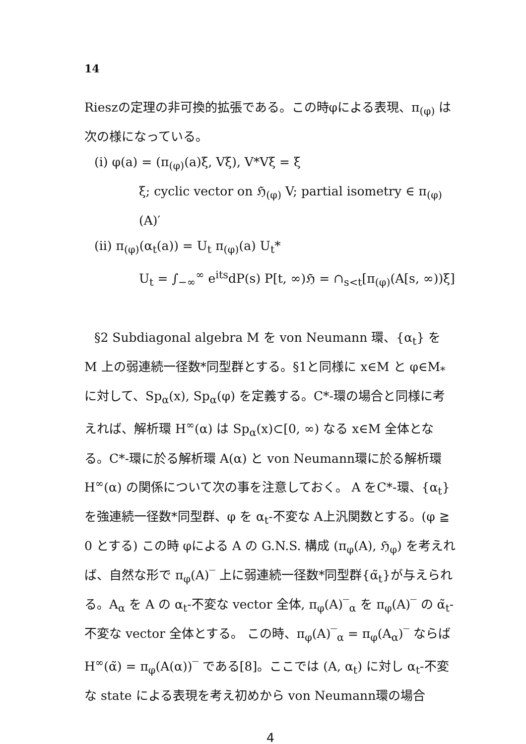14
Rieszの定理の非可換的拡張である。この時φによる表現、π<sub>(φ)</sub> は次の様になっている。
(i) φ(a) = (π<sub>(φ)</sub>(a)ξ, Vξ), V*Vξ = ξ
ξ; cyclic vector on ℌ<sub>(φ)</sub> V; partial isometry ∈ π<sub>(φ)</sub>(A)′
(ii) π<sub>(φ)</sub>(α<sub>t</sub>(a)) = U<sub>t</sub> π<sub>(φ)</sub>(a) U<sub>t</sub>*
U<sub>t</sub> = ∫<sub>−∞</sub><sup>∞</sup> e<sup>its</sup>dP(s) P[t, ∞)ℌ = ∩<sub>s<t</sub>[π<sub>(φ)</sub>(A[s, ∞))ξ]
§2 Subdiagonal algebra M を von Neumann 環、{α<sub>t</sub>} を M 上の弱連続一径数*同型群とする。§1と同様に x∈M と φ∈M<sub>*</sub> に対して、Sp<sub>α</sub>(x), Sp<sub>α</sub>(φ) を定義する。C*-環の場合と同様に考えれば、解析環 H<sup>∞</sup>(α) は Sp<sub>α</sub>(x)⊂[0, ∞) なる x∈M 全体となる。C*-環に於る解析環 A(α) と von Neumann環に於る解析環H<sup>∞</sup>(α) の関係について次の事を注意しておく。 A をC*-環、{α<sub>t</sub>} を強連続一径数*同型群、φ を α<sub>t</sub>-不変な A上汎関数とする。(φ ≧ 0 とする) この時 φによる A の G.N.S. 構成 (π<sub>φ</sub>(A), ℌ<sub>φ</sub>) を考えれば、自然な形で π<sub>φ</sub>(A)‾ 上に弱連続一径数*同型群{α̃<sub>t</sub>}が与えられる。A<sub>α</sub> を A の α<sub>t</sub>-不変な vector 全体, π<sub>φ</sub>(A)‾<sub>α</sub> を π<sub>φ</sub>(A)‾ の α̃<sub>t</sub>-不変な vector 全体とする。 この時、π<sub>φ</sub>(A)‾<sub>α</sub> = π<sub>φ</sub>(A<sub>α</sub>)‾ ならば H<sup>∞</sup>(α̃) = π<sub>φ</sub>(A(α))‾ である[8]。ここでは (A, α<sub>t</sub>) に対し α<sub>t</sub>-不変な state による表現を考え初めから von Neumann環の場合
4